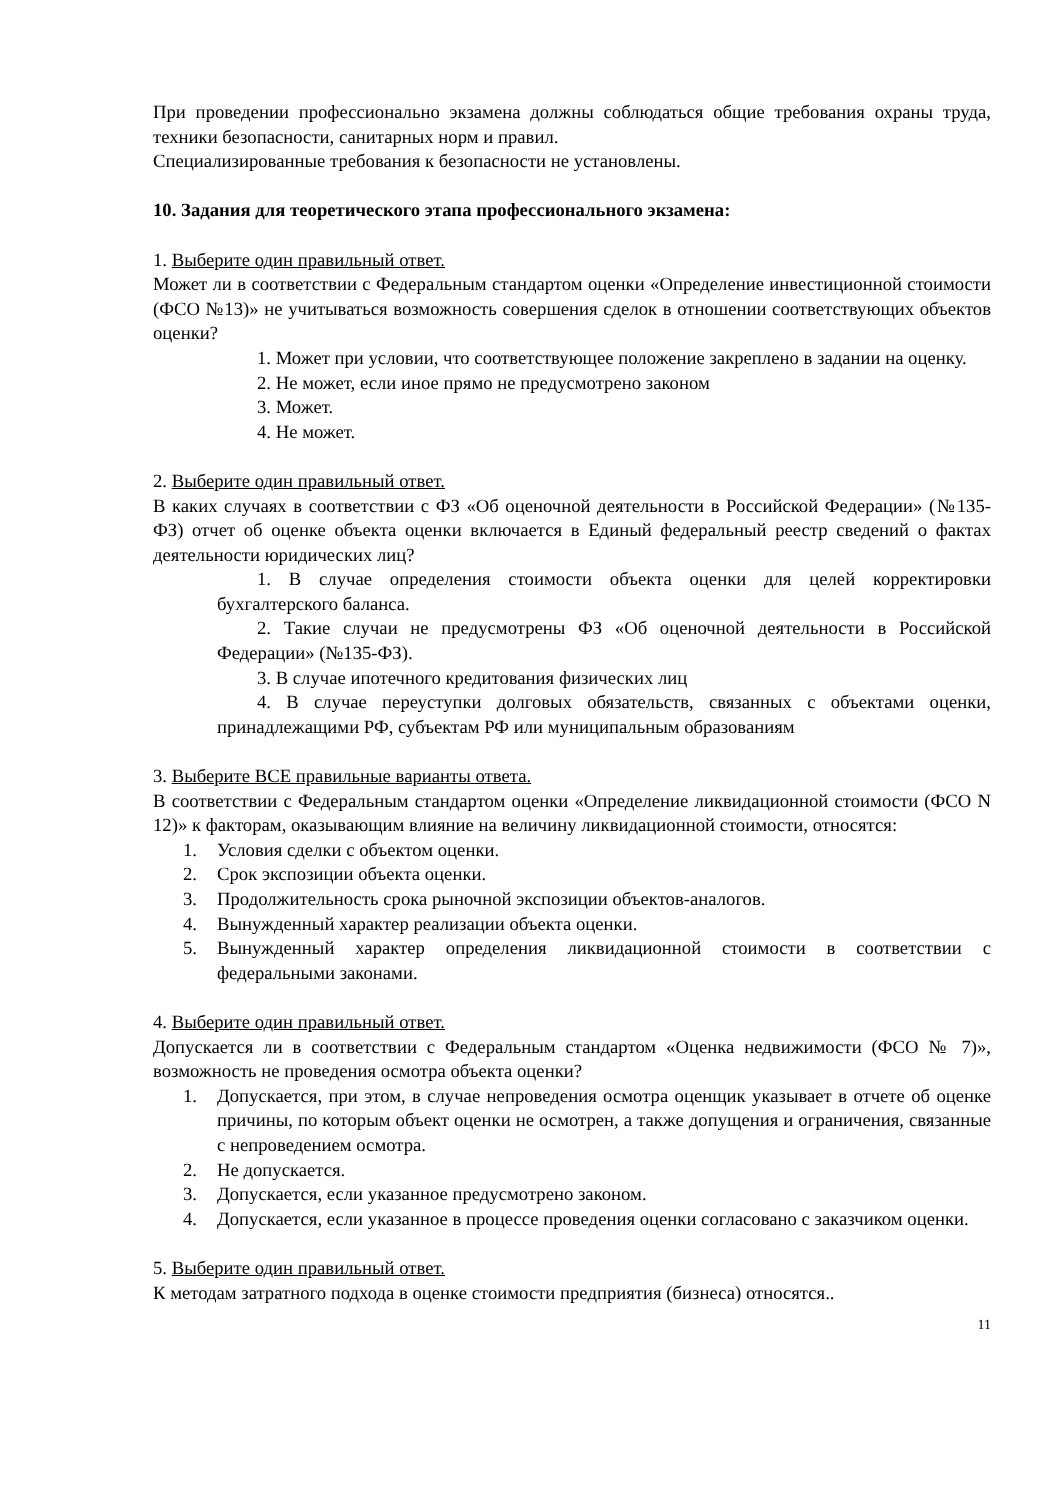При проведении профессионально экзамена должны соблюдаться общие требования охраны труда, техники безопасности, санитарных норм и правил.
Специализированные требования к безопасности не установлены.
10. Задания для теоретического этапа профессионального экзамена:
1. Выберите один правильный ответ.
Может ли в соответствии с Федеральным стандартом оценки «Определение инвестиционной стоимости (ФСО №13)» не учитываться возможность совершения сделок в отношении соответствующих объектов оценки?
1. Может при условии, что соответствующее положение закреплено в задании на оценку.
2. Не может, если иное прямо не предусмотрено законом
3. Может.
4. Не может.
2. Выберите один правильный ответ.
В каких случаях в соответствии с ФЗ «Об оценочной деятельности в Российской Федерации» (№135-ФЗ) отчет об оценке объекта оценки включается в Единый федеральный реестр сведений о фактах деятельности юридических лиц?
1. В случае определения стоимости объекта оценки для целей корректировки бухгалтерского баланса.
2. Такие случаи не предусмотрены ФЗ «Об оценочной деятельности в Российской Федерации» (№135-ФЗ).
3. В случае ипотечного кредитования физических лиц
4. В случае переуступки долговых обязательств, связанных с объектами оценки, принадлежащими РФ, субъектам РФ или муниципальным образованиям
3. Выберите ВСЕ правильные варианты ответа.
В соответствии с Федеральным стандартом оценки «Определение ликвидационной стоимости (ФСО N 12)» к факторам, оказывающим влияние на величину ликвидационной стоимости, относятся:
1. Условия сделки с объектом оценки.
2. Срок экспозиции объекта оценки.
3. Продолжительность срока рыночной экспозиции объектов-аналогов.
4. Вынужденный характер реализации объекта оценки.
5. Вынужденный характер определения ликвидационной стоимости в соответствии с федеральными законами.
4. Выберите один правильный ответ.
Допускается ли в соответствии с Федеральным стандартом «Оценка недвижимости (ФСО № 7)», возможность не проведения осмотра объекта оценки?
1. Допускается, при этом, в случае непроведения осмотра оценщик указывает в отчете об оценке причины, по которым объект оценки не осмотрен, а также допущения и ограничения, связанные с непроведением осмотра.
2. Не допускается.
3. Допускается, если указанное предусмотрено законом.
4. Допускается, если указанное в процессе проведения оценки согласовано с заказчиком оценки.
5. Выберите один правильный ответ.
К методам затратного подхода в оценке стоимости предприятия (бизнеса) относятся..
11